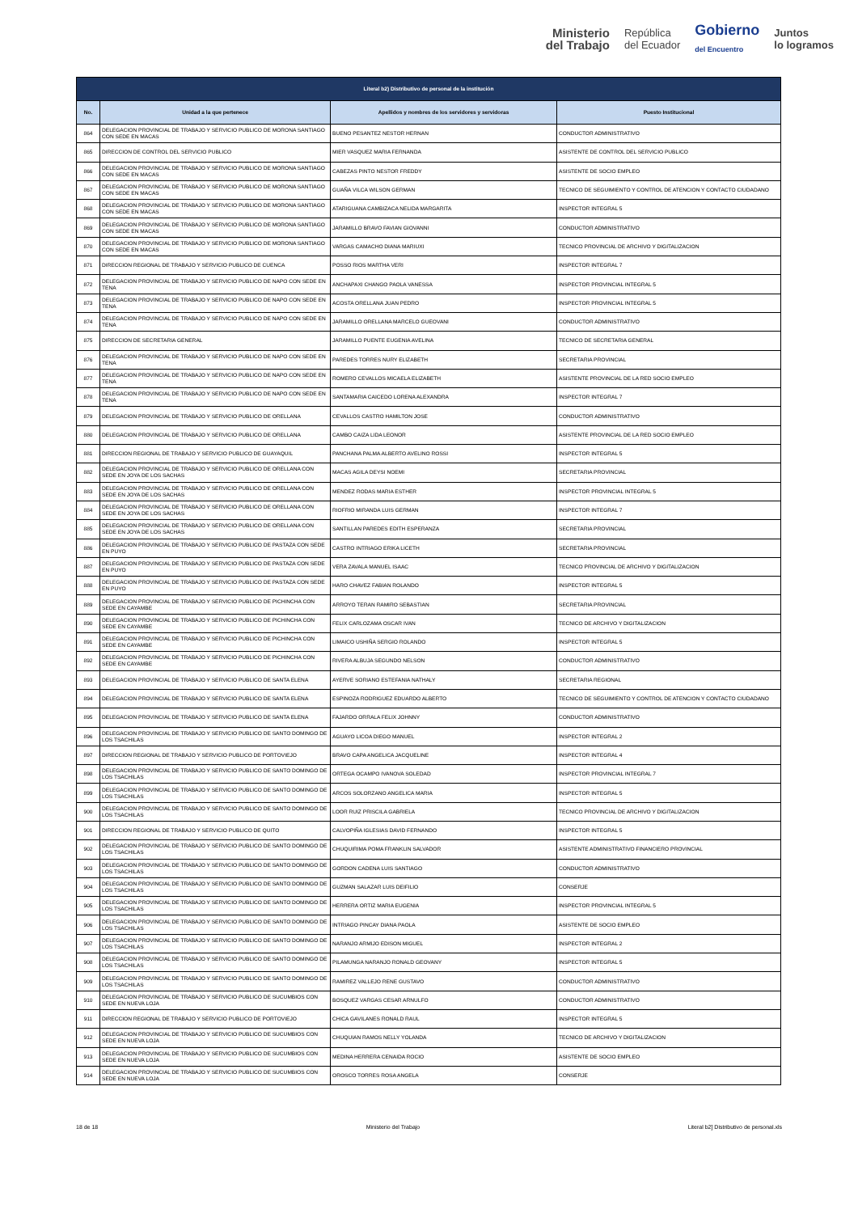Ministerio
del Trabajo
República
del Ecuador
Gobierno
del Encuentro
Juntos
lo logramos
| Literal b2) Distributivo de personal de la institución | | | |
| No. | Unidad a la que pertenece | Apellidos y nombres de los servidores y servidoras | Puesto Institucional |
| 864 | DELEGACION PROVINCIAL DE TRABAJO Y SERVICIO PUBLICO DE MORONA SANTIAGO CON SEDE EN MACAS | BUENO PESANTEZ NESTOR HERNAN | CONDUCTOR ADMINISTRATIVO |
| 865 | DIRECCION DE CONTROL DEL SERVICIO PUBLICO | MIER VASQUEZ MARIA FERNANDA | ASISTENTE DE CONTROL DEL SERVICIO PUBLICO |
| 866 | DELEGACION PROVINCIAL DE TRABAJO Y SERVICIO PUBLICO DE MORONA SANTIAGO CON SEDE EN MACAS | CABEZAS PINTO NESTOR FREDDY | ASISTENTE DE SOCIO EMPLEO |
| 867 | DELEGACION PROVINCIAL DE TRABAJO Y SERVICIO PUBLICO DE MORONA SANTIAGO CON SEDE EN MACAS | GUAÑA VILCA WILSON GERMAN | TECNICO DE SEGUIMIENTO Y CONTROL DE ATENCION Y CONTACTO CIUDADANO |
| 868 | DELEGACION PROVINCIAL DE TRABAJO Y SERVICIO PUBLICO DE MORONA SANTIAGO CON SEDE EN MACAS | ATARIGUANA CAMBIZACA NELIDA MARGARITA | INSPECTOR INTEGRAL 5 |
| 869 | DELEGACION PROVINCIAL DE TRABAJO Y SERVICIO PUBLICO DE MORONA SANTIAGO CON SEDE EN MACAS | JARAMILLO BRAVO FAVIAN GIOVANNI | CONDUCTOR ADMINISTRATIVO |
| 870 | DELEGACION PROVINCIAL DE TRABAJO Y SERVICIO PUBLICO DE MORONA SANTIAGO CON SEDE EN MACAS | VARGAS CAMACHO DIANA MARIUXI | TECNICO PROVINCIAL DE ARCHIVO Y DIGITALIZACION |
| 871 | DIRECCION REGIONAL DE TRABAJO Y SERVICIO PUBLICO DE CUENCA | POSSO RIOS MARTHA VERI | INSPECTOR INTEGRAL 7 |
| 872 | DELEGACION PROVINCIAL DE TRABAJO Y SERVICIO PUBLICO DE NAPO CON SEDE EN TENA | ANCHAPAXI CHANGO PAOLA VANESSA | INSPECTOR PROVINCIAL INTEGRAL 5 |
| 873 | DELEGACION PROVINCIAL DE TRABAJO Y SERVICIO PUBLICO DE NAPO CON SEDE EN TENA | ACOSTA ORELLANA JUAN PEDRO | INSPECTOR PROVINCIAL INTEGRAL 5 |
| 874 | DELEGACION PROVINCIAL DE TRABAJO Y SERVICIO PUBLICO DE NAPO CON SEDE EN TENA | JARAMILLO ORELLANA MARCELO GUEOVANI | CONDUCTOR ADMINISTRATIVO |
| 875 | DIRECCION DE SECRETARIA GENERAL | JARAMILLO PUENTE EUGENIA AVELINA | TECNICO DE SECRETARIA GENERAL |
| 876 | DELEGACION PROVINCIAL DE TRABAJO Y SERVICIO PUBLICO DE NAPO CON SEDE EN TENA | PAREDES TORRES NURY ELIZABETH | SECRETARIA PROVINCIAL |
| 877 | DELEGACION PROVINCIAL DE TRABAJO Y SERVICIO PUBLICO DE NAPO CON SEDE EN TENA | ROMERO CEVALLOS MICAELA ELIZABETH | ASISTENTE PROVINCIAL DE LA RED SOCIO EMPLEO |
| 878 | DELEGACION PROVINCIAL DE TRABAJO Y SERVICIO PUBLICO DE NAPO CON SEDE EN TENA | SANTAMARIA CAICEDO LORENA ALEXANDRA | INSPECTOR INTEGRAL 7 |
| 879 | DELEGACION PROVINCIAL DE TRABAJO Y SERVICIO PUBLICO DE ORELLANA | CEVALLOS CASTRO HAMILTON JOSE | CONDUCTOR ADMINISTRATIVO |
| 880 | DELEGACION PROVINCIAL DE TRABAJO Y SERVICIO PUBLICO DE ORELLANA | CAMBO CAIZA LIDA LEONOR | ASISTENTE PROVINCIAL DE LA RED SOCIO EMPLEO |
| 881 | DIRECCION REGIONAL DE TRABAJO Y SERVICIO PUBLICO DE GUAYAQUIL | PANCHANA PALMA ALBERTO AVELINO ROSSI | INSPECTOR INTEGRAL 5 |
| 882 | DELEGACION PROVINCIAL DE TRABAJO Y SERVICIO PUBLICO DE ORELLANA CON SEDE EN JOYA DE LOS SACHAS | MACAS AGILA DEYSI NOEMI | SECRETARIA PROVINCIAL |
| 883 | DELEGACION PROVINCIAL DE TRABAJO Y SERVICIO PUBLICO DE ORELLANA CON SEDE EN JOYA DE LOS SACHAS | MENDEZ RODAS MARIA ESTHER | INSPECTOR PROVINCIAL INTEGRAL 5 |
| 884 | DELEGACION PROVINCIAL DE TRABAJO Y SERVICIO PUBLICO DE ORELLANA CON SEDE EN JOYA DE LOS SACHAS | RIOFRIO MIRANDA LUIS GERMAN | INSPECTOR INTEGRAL 7 |
| 885 | DELEGACION PROVINCIAL DE TRABAJO Y SERVICIO PUBLICO DE ORELLANA CON SEDE EN JOYA DE LOS SACHAS | SANTILLAN PAREDES EDITH ESPERANZA | SECRETARIA PROVINCIAL |
| 886 | DELEGACION PROVINCIAL DE TRABAJO Y SERVICIO PUBLICO DE PASTAZA CON SEDE EN PUYO | CASTRO INTRIAGO ERIKA LICETH | SECRETARIA PROVINCIAL |
| 887 | DELEGACION PROVINCIAL DE TRABAJO Y SERVICIO PUBLICO DE PASTAZA CON SEDE EN PUYO | VERA ZAVALA MANUEL ISAAC | TECNICO PROVINCIAL DE ARCHIVO Y DIGITALIZACION |
| 888 | DELEGACION PROVINCIAL DE TRABAJO Y SERVICIO PUBLICO DE PASTAZA CON SEDE EN PUYO | HARO CHAVEZ FABIAN ROLANDO | INSPECTOR INTEGRAL 5 |
| 889 | DELEGACION PROVINCIAL DE TRABAJO Y SERVICIO PUBLICO DE PICHINCHA CON SEDE EN CAYAMBE | ARROYO TERAN RAMIRO SEBASTIAN | SECRETARIA PROVINCIAL |
| 890 | DELEGACION PROVINCIAL DE TRABAJO Y SERVICIO PUBLICO DE PICHINCHA CON SEDE EN CAYAMBE | FELIX CARLOZAMA OSCAR IVAN | TECNICO DE ARCHIVO Y DIGITALIZACION |
| 891 | DELEGACION PROVINCIAL DE TRABAJO Y SERVICIO PUBLICO DE PICHINCHA CON SEDE EN CAYAMBE | LIMAICO USHIÑA SERGIO ROLANDO | INSPECTOR INTEGRAL 5 |
| 892 | DELEGACION PROVINCIAL DE TRABAJO Y SERVICIO PUBLICO DE PICHINCHA CON SEDE EN CAYAMBE | RIVERA ALBUJA SEGUNDO NELSON | CONDUCTOR ADMINISTRATIVO |
| 893 | DELEGACION PROVINCIAL DE TRABAJO Y SERVICIO PUBLICO DE SANTA ELENA | AYERVE SORIANO ESTEFANIA NATHALY | SECRETARIA REGIONAL |
| 894 | DELEGACION PROVINCIAL DE TRABAJO Y SERVICIO PUBLICO DE SANTA ELENA | ESPINOZA RODRIGUEZ EDUARDO ALBERTO | TECNICO DE SEGUIMIENTO Y CONTROL DE ATENCION Y CONTACTO CIUDADANO |
| 895 | DELEGACION PROVINCIAL DE TRABAJO Y SERVICIO PUBLICO DE SANTA ELENA | FAJARDO ORRALA FELIX JOHNNY | CONDUCTOR ADMINISTRATIVO |
| 896 | DELEGACION PROVINCIAL DE TRABAJO Y SERVICIO PUBLICO DE SANTO DOMINGO DE LOS TSACHILAS | AGUAYO LICOA DIEGO MANUEL | INSPECTOR INTEGRAL 2 |
| 897 | DIRECCION REGIONAL DE TRABAJO Y SERVICIO PUBLICO DE PORTOVIEJO | BRAVO CAPA ANGELICA JACQUELINE | INSPECTOR INTEGRAL 4 |
| 898 | DELEGACION PROVINCIAL DE TRABAJO Y SERVICIO PUBLICO DE SANTO DOMINGO DE LOS TSACHILAS | ORTEGA OCAMPO IVANOVA SOLEDAD | INSPECTOR PROVINCIAL INTEGRAL 7 |
| 899 | DELEGACION PROVINCIAL DE TRABAJO Y SERVICIO PUBLICO DE SANTO DOMINGO DE LOS TSACHILAS | ARCOS SOLORZANO ANGELICA MARIA | INSPECTOR INTEGRAL 5 |
| 900 | DELEGACION PROVINCIAL DE TRABAJO Y SERVICIO PUBLICO DE SANTO DOMINGO DE LOS TSACHILAS | LOOR RUIZ PRISCILA GABRIELA | TECNICO PROVINCIAL DE ARCHIVO Y DIGITALIZACION |
| 901 | DIRECCION REGIONAL DE TRABAJO Y SERVICIO PUBLICO DE QUITO | CALVOPIÑA IGLESIAS DAVID FERNANDO | INSPECTOR INTEGRAL 5 |
| 902 | DELEGACION PROVINCIAL DE TRABAJO Y SERVICIO PUBLICO DE SANTO DOMINGO DE LOS TSACHILAS | CHUQUIRIMA POMA FRANKLIN SALVADOR | ASISTENTE ADMINISTRATIVO FINANCIERO PROVINCIAL |
| 903 | DELEGACION PROVINCIAL DE TRABAJO Y SERVICIO PUBLICO DE SANTO DOMINGO DE LOS TSACHILAS | GORDON CADENA LUIS SANTIAGO | CONDUCTOR ADMINISTRATIVO |
| 904 | DELEGACION PROVINCIAL DE TRABAJO Y SERVICIO PUBLICO DE SANTO DOMINGO DE LOS TSACHILAS | GUZMAN SALAZAR LUIS DEIFILIO | CONSERJE |
| 905 | DELEGACION PROVINCIAL DE TRABAJO Y SERVICIO PUBLICO DE SANTO DOMINGO DE LOS TSACHILAS | HERRERA ORTIZ MARIA EUGENIA | INSPECTOR PROVINCIAL INTEGRAL 5 |
| 906 | DELEGACION PROVINCIAL DE TRABAJO Y SERVICIO PUBLICO DE SANTO DOMINGO DE LOS TSACHILAS | INTRIAGO PINCAY DIANA PAOLA | ASISTENTE DE SOCIO EMPLEO |
| 907 | DELEGACION PROVINCIAL DE TRABAJO Y SERVICIO PUBLICO DE SANTO DOMINGO DE LOS TSACHILAS | NARANJO ARMIJO EDISON MIGUEL | INSPECTOR INTEGRAL 2 |
| 908 | DELEGACION PROVINCIAL DE TRABAJO Y SERVICIO PUBLICO DE SANTO DOMINGO DE LOS TSACHILAS | PILAMUNGA NARANJO RONALD GEOVANY | INSPECTOR INTEGRAL 5 |
| 909 | DELEGACION PROVINCIAL DE TRABAJO Y SERVICIO PUBLICO DE SANTO DOMINGO DE LOS TSACHILAS | RAMIREZ VALLEJO RENE GUSTAVO | CONDUCTOR ADMINISTRATIVO |
| 910 | DELEGACION PROVINCIAL DE TRABAJO Y SERVICIO PUBLICO DE SUCUMBIOS CON SEDE EN NUEVA LOJA | BOSQUEZ VARGAS CESAR ARNULFO | CONDUCTOR ADMINISTRATIVO |
| 911 | DIRECCION REGIONAL DE TRABAJO Y SERVICIO PUBLICO DE PORTOVIEJO | CHICA GAVILANES RONALD RAUL | INSPECTOR INTEGRAL 5 |
| 912 | DELEGACION PROVINCIAL DE TRABAJO Y SERVICIO PUBLICO DE SUCUMBIOS CON SEDE EN NUEVA LOJA | CHUQUIAN RAMOS NELLY YOLANDA | TECNICO DE ARCHIVO Y DIGITALIZACION |
| 913 | DELEGACION PROVINCIAL DE TRABAJO Y SERVICIO PUBLICO DE SUCUMBIOS CON SEDE EN NUEVA LOJA | MEDINA HERRERA CENAIDA ROCIO | ASISTENTE DE SOCIO EMPLEO |
| 914 | DELEGACION PROVINCIAL DE TRABAJO Y SERVICIO PUBLICO DE SUCUMBIOS CON SEDE EN NUEVA LOJA | OROSCO TORRES ROSA ANGELA | CONSERJE |
18 de 18 Ministerio del Trabajo Literal b2] Distributivo de personal.xls